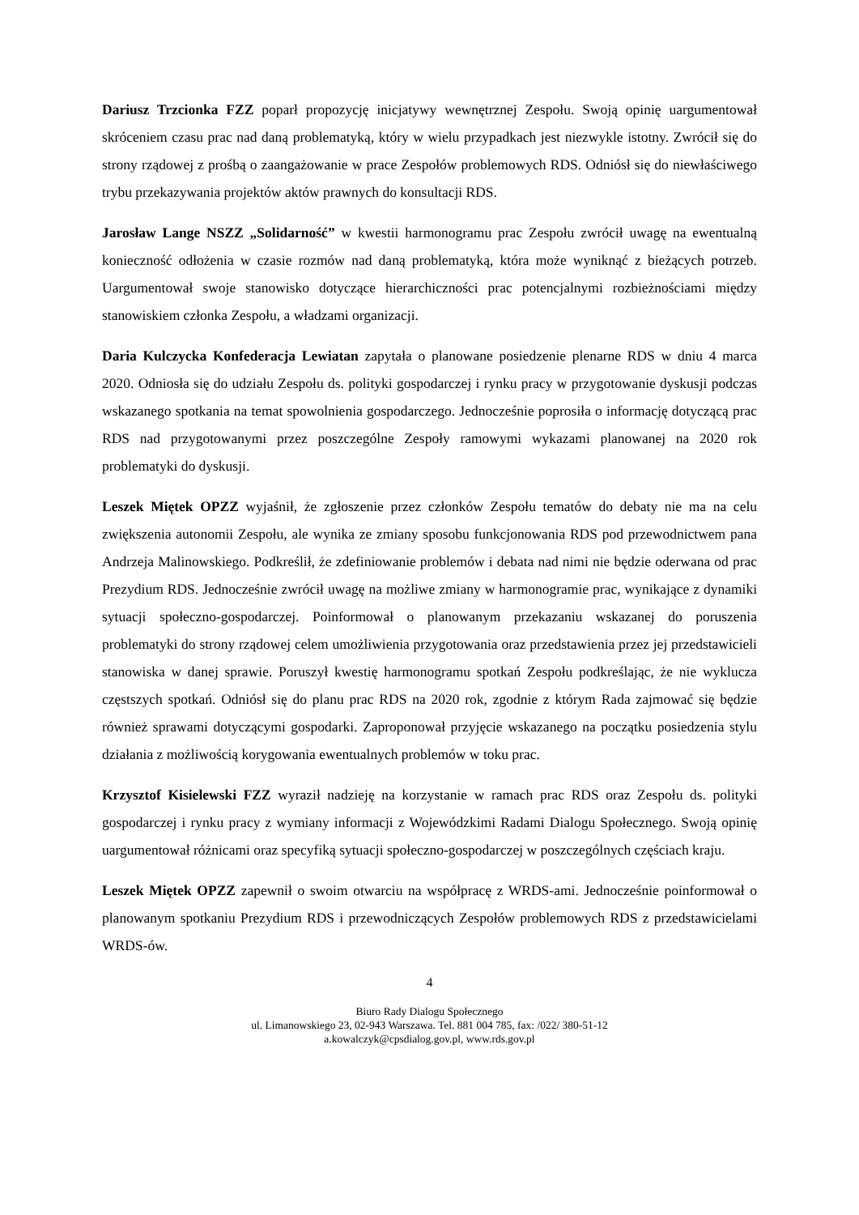Dariusz Trzcionka FZZ poparł propozycję inicjatywy wewnętrznej Zespołu. Swoją opinię uargumentował skróceniem czasu prac nad daną problematyką, który w wielu przypadkach jest niezwykle istotny. Zwrócił się do strony rządowej z prośbą o zaangażowanie w prace Zespołów problemowych RDS. Odniósł się do niewłaściwego trybu przekazywania projektów aktów prawnych do konsultacji RDS.
Jarosław Lange NSZZ „Solidarność” w kwestii harmonogramu prac Zespołu zwrócił uwagę na ewentualną konieczność odłożenia w czasie rozmów nad daną problematyką, która może wyniknąć z bieżących potrzeb. Uargumentował swoje stanowisko dotyczące hierarchiczności prac potencjalnymi rozbieżnościami między stanowiskiem członka Zespołu, a władzami organizacji.
Daria Kulczycka Konfederacja Lewiatan zapytała o planowane posiedzenie plenarne RDS w dniu 4 marca 2020. Odniosła się do udziału Zespołu ds. polityki gospodarczej i rynku pracy w przygotowanie dyskusji podczas wskazanego spotkania na temat spowolnienia gospodarczego. Jednocześnie poprosiła o informację dotyczącą prac RDS nad przygotowanymi przez poszczególne Zespoły ramowymi wykazami planowanej na 2020 rok problematyki do dyskusji.
Leszek Miętek OPZZ wyjaśnił, że zgłoszenie przez członków Zespołu tematów do debaty nie ma na celu zwiększenia autonomii Zespołu, ale wynika ze zmiany sposobu funkcjonowania RDS pod przewodnictwem pana Andrzeja Malinowskiego. Podkreślił, że zdefiniowanie problemów i debata nad nimi nie będzie oderwana od prac Prezydium RDS. Jednocześnie zwrócił uwagę na możliwe zmiany w harmonogramie prac, wynikające z dynamiki sytuacji społeczno-gospodarczej. Poinformował o planowanym przekazaniu wskazanej do poruszenia problematyki do strony rządowej celem umożliwienia przygotowania oraz przedstawienia przez jej przedstawicieli stanowiska w danej sprawie. Poruszył kwestię harmonogramu spotkań Zespołu podkreślając, że nie wyklucza częstszych spotkań. Odniósł się do planu prac RDS na 2020 rok, zgodnie z którym Rada zajmować się będzie również sprawami dotyczącymi gospodarki. Zaproponował przyjęcie wskazanego na początku posiedzenia stylu działania z możliwością korygowania ewentualnych problemów w toku prac.
Krzysztof Kisielewski FZZ wyraził nadzieję na korzystanie w ramach prac RDS oraz Zespołu ds. polityki gospodarczej i rynku pracy z wymiany informacji z Wojewódzkimi Radami Dialogu Społecznego. Swoją opinię uargumentował różnicami oraz specyfiką sytuacji społeczno-gospodarczej w poszczególnych częściach kraju.
Leszek Miętek OPZZ zapewnił o swoim otwarciu na współpracę z WRDS-ami. Jednocześnie poinformował o planowanym spotkaniu Prezydium RDS i przewodniczących Zespołów problemowych RDS z przedstawicielami WRDS-ów.
4
Biuro Rady Dialogu Społecznego
ul. Limanowskiego 23, 02-943 Warszawa. Tel. 881 004 785, fax: /022/ 380-51-12
a.kowalczyk@cpsdialog.gov.pl, www.rds.gov.pl